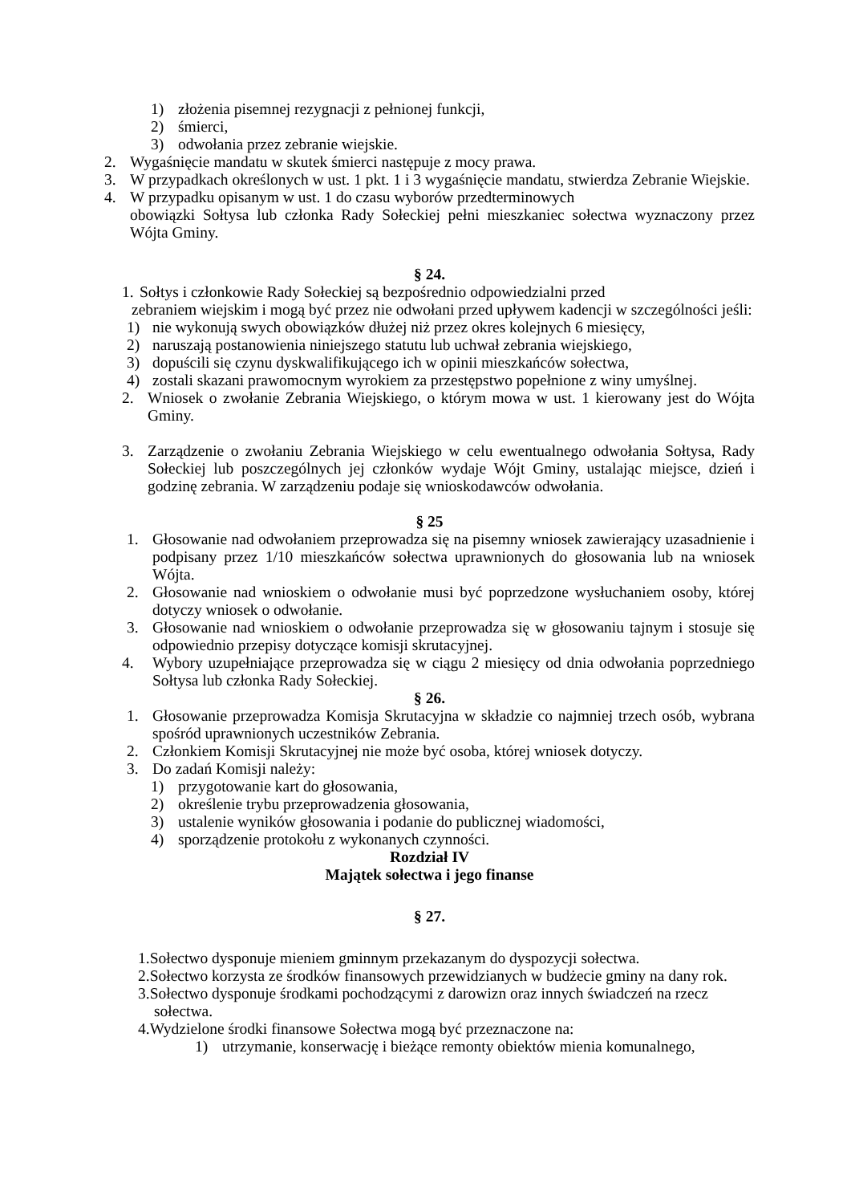1) złożenia pisemnej rezygnacji z pełnionej funkcji,
2) śmierci,
3) odwołania przez zebranie wiejskie.
2. Wygaśnięcie mandatu w skutek śmierci następuje z mocy prawa.
3. W przypadkach określonych w ust. 1 pkt. 1 i 3 wygaśnięcie mandatu, stwierdza Zebranie Wiejskie.
4. W przypadku opisanym w ust. 1 do czasu wyborów przedterminowych
obowiązki Sołtysa lub członka Rady Sołeckiej pełni mieszkaniec sołectwa wyznaczony przez Wójta Gminy.
§ 24.
1. Sołtys i członkowie Rady Sołeckiej są bezpośrednio odpowiedzialni przed
zebraniem wiejskim i mogą być przez nie odwołani przed upływem kadencji w szczególności jeśli:
1) nie wykonują swych obowiązków dłużej niż przez okres kolejnych 6 miesięcy,
2) naruszają postanowienia niniejszego statutu lub uchwał zebrania wiejskiego,
3) dopuścili się czynu dyskwalifikującego ich w opinii mieszkańców sołectwa,
4) zostali skazani prawomocnym wyrokiem za przestępstwo popełnione z winy umyślnej.
2. Wniosek o zwołanie Zebrania Wiejskiego, o którym mowa w ust. 1 kierowany jest do Wójta Gminy.
3. Zarządzenie o zwołaniu Zebrania Wiejskiego w celu ewentualnego odwołania Sołtysa, Rady Sołeckiej lub poszczególnych jej członków wydaje Wójt Gminy, ustalając miejsce, dzień i godzinę zebrania. W zarządzeniu podaje się wnioskodawców odwołania.
§ 25
1. Głosowanie nad odwołaniem przeprowadza się na pisemny wniosek zawierający uzasadnienie i podpisany przez 1/10 mieszkańców sołectwa uprawnionych do głosowania lub na wniosek Wójta.
2. Głosowanie nad wnioskiem o odwołanie musi być poprzedzone wysłuchaniem osoby, której dotyczy wniosek o odwołanie.
3. Głosowanie nad wnioskiem o odwołanie przeprowadza się w głosowaniu tajnym i stosuje się odpowiednio przepisy dotyczące komisji skrutacyjnej.
4. Wybory uzupełniające przeprowadza się w ciągu 2 miesięcy od dnia odwołania poprzedniego Sołtysa lub członka Rady Sołeckiej.
§ 26.
1. Głosowanie przeprowadza Komisja Skrutacyjna w składzie co najmniej trzech osób, wybrana spośród uprawnionych uczestników Zebrania.
2. Członkiem Komisji Skrutacyjnej nie może być osoba, której wniosek dotyczy.
3. Do zadań Komisji należy:
1) przygotowanie kart do głosowania,
2) określenie trybu przeprowadzenia głosowania,
3) ustalenie wyników głosowania i podanie do publicznej wiadomości,
4) sporządzenie protokołu z wykonanych czynności.
Rozdział IV
Majątek sołectwa i jego finanse
§ 27.
1.Sołectwo dysponuje mieniem gminnym przekazanym do dyspozycji sołectwa.
2.Sołectwo korzysta ze środków finansowych przewidzianych w budżecie gminy na dany rok.
3.Sołectwo dysponuje środkami pochodzącymi z darowizn oraz innych świadczeń na rzecz
sołectwa.
4.Wydzielone środki finansowe Sołectwa mogą być przeznaczone na:
1) utrzymanie, konserwację i bieżące remonty obiektów mienia komunalnego,